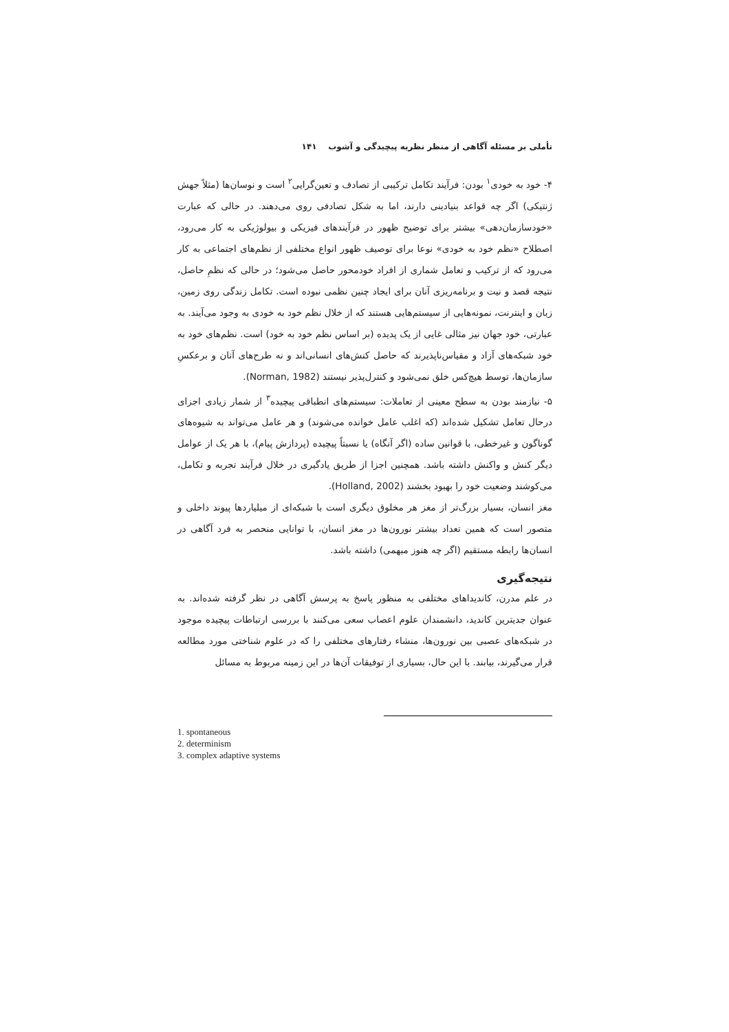تأملی بر مسئله آگاهی از منظر نظریه پیچیدگی و آشوب ۱۴۱
۴- خود به خودی<sup>۱</sup> بودن: فرآیند تکامل ترکیبی از تصادف و تعین‌گرایی<sup>۲</sup> است و نوسان‌ها (مثلاً جهش ژنتیکی) اگر چه قواعد بنیادینی دارند، اما به شکل تصادفی روی می‌دهند. در حالی که عبارت «خودسازمان‌دهی» بیشتر برای توضیح ظهور در فرآیندهای فیزیکی و بیولوژیکی به کار می‌رود، اصطلاح «نظم خود به خودی» نوعا برای توصیف ظهور انواع مختلفی از نظم‌های اجتماعی به کار می‌رود که از ترکیب و تعامل شماری از افراد خودمحور حاصل می‌شود؛ در حالی که نظمِ حاصل، نتیجه قصد و نیت و برنامه‌ریزی آنان برای ایجاد چنین نظمی نبوده است. تکامل زندگی روی زمین، زبان و اینترنت، نمونه‌هایی از سیستم‌هایی هستند که از خلال نظم خود به خودی به وجود می‌آیند. به عبارتی، خود جهان نیز مثالی غایی از یک پدیده (بر اساس نظم خود به خود) است. نظم‌های خود به خود شبکه‌های آزاد و مقیاس‌ناپذیرند که حاصل کنش‌های انسانی‌اند و نه طرح‌های آنان و برعکسِ سازمان‌ها، توسط هیچ‌کس خلق نمی‌شود و کنترل‌پذیر نیستند (Norman, 1982).
۵- نیازمند بودن به سطح معینی از تعاملات: سیستم‌های انطباقی پیچیده<sup>۳</sup> از شمار زیادی اجزای درحال تعامل تشکیل شده‌اند (که اغلب عامل خوانده می‌شوند) و هر عامل می‌تواند به شیوه‌های گوناگون و غیرخطی، با قوانین ساده (اگر آنگاه) یا نسبتاً پیچیده (پردازش پیام)، با هر یک از عوامل دیگر کنش و واکنش داشته باشد. همچنین اجزا از طریق یادگیری در خلال فرآیند تجربه و تکامل، می‌کوشند وضعیت خود را بهبود بخشند (Holland, 2002).
مغز انسان، بسیار بزرگ‌تر از مغز هر مخلوق دیگری است با شبکه‌ای از میلیاردها پیوند داخلی و متصور است که همین تعداد بیشتر نورون‌ها در مغز انسان، با توانایی منحصر به فرد آگاهی در انسان‌ها رابطه مستقیم (اگر چه هنوز مبهمی) داشته باشد.
نتیجه‌گیری
در علم مدرن، کاندیداهای مختلفی به منظور پاسخ به پرسش آگاهی در نظر گرفته شده‌اند. به عنوان جدیترین کاندید، دانشمندان علوم اعصاب سعی می‌کنند با بررسی ارتباطات پیچیده موجود در شبکه‌های عصبی بین نورون‌ها، منشاء رفتارهای مختلفی را که در علوم شناختی مورد مطالعه قرار می‌گیرند، بیابند. با این حال، بسیاری از توفیقات آن‌ها در این زمینه مربوط به مسائل
1. spontaneous
2. determinism
3. complex adaptive systems